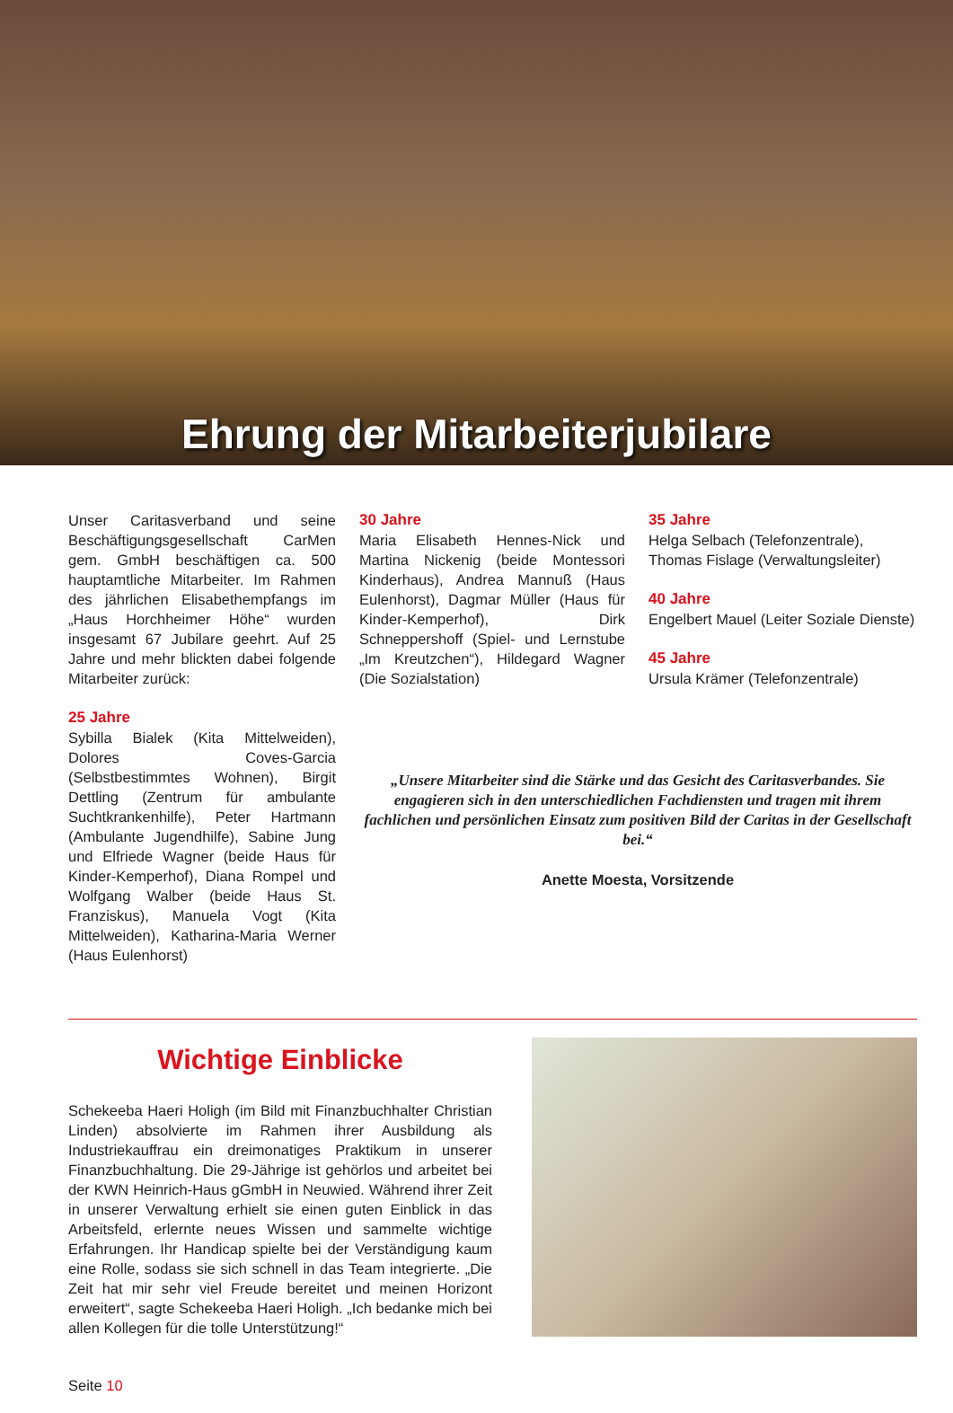Ehrung der Mitarbeiterjubilare
Unser Caritasverband und seine Beschäftigungsgesellschaft CarMen gem. GmbH beschäftigen ca. 500 hauptamtliche Mitarbeiter. Im Rahmen des jährlichen Elisabethempfangs im „Haus Horchheimer Höhe“ wurden insgesamt 67 Jubilare geehrt. Auf 25 Jahre und mehr blickten dabei folgende Mitarbeiter zurück:
25 Jahre
Sybilla Bialek (Kita Mittelweiden), Dolores Coves-Garcia (Selbstbestimmtes Wohnen), Birgit Dettling (Zentrum für ambulante Suchtkrankenhilfe), Peter Hartmann (Ambulante Jugendhilfe), Sabine Jung und Elfriede Wagner (beide Haus für Kinder-Kemperhof), Diana Rompel und Wolfgang Walber (beide Haus St. Franziskus), Manuela Vogt (Kita Mittelweiden), Katharina-Maria Werner (Haus Eulenhorst)
30 Jahre
Maria Elisabeth Hennes-Nick und Martina Nickenig (beide Montessori Kinderhaus), Andrea Mannuß (Haus Eulenhorst), Dagmar Müller (Haus für Kinder-Kemperhof), Dirk Schneppershoff (Spiel- und Lernstube „Im Kreutzchen“), Hildegard Wagner (Die Sozialstation)
35 Jahre
Helga Selbach (Telefonzentrale),
Thomas Fislage (Verwaltungsleiter)
40 Jahre
Engelbert Mauel (Leiter Soziale Dienste)
45 Jahre
Ursula Krämer (Telefonzentrale)
„Unsere Mitarbeiter sind die Stärke und das Gesicht des Caritasverbandes. Sie engagieren sich in den unterschiedlichen Fachdiensten und tragen mit ihrem fachlichen und persönlichen Einsatz zum positiven Bild der Caritas in der Gesellschaft bei.“
Anette Moesta, Vorsitzende
Wichtige Einblicke
Schekeeba Haeri Holigh (im Bild mit Finanzbuchhalter Christian Linden) absolvierte im Rahmen ihrer Ausbildung als Industriekauffrau ein dreimonatiges Praktikum in unserer Finanzbuchhaltung. Die 29-Jährige ist gehörlos und arbeitet bei der KWN Heinrich-Haus gGmbH in Neuwied. Während ihrer Zeit in unserer Verwaltung erhielt sie einen guten Einblick in das Arbeitsfeld, erlernte neues Wissen und sammelte wichtige Erfahrungen. Ihr Handicap spielte bei der Verständigung kaum eine Rolle, sodass sie sich schnell in das Team integrierte. „Die Zeit hat mir sehr viel Freude bereitet und meinen Horizont erweitert“, sagte Schekeeba Haeri Holigh. „Ich bedanke mich bei allen Kollegen für die tolle Unterstützung!“
Seite 10